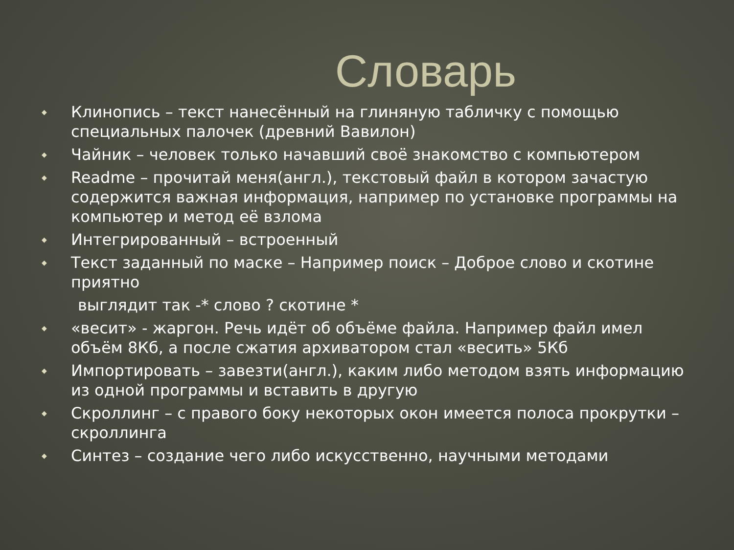Словарь
◆ Клинопись – текст нанесённый на глиняную табличку с помощью специальных палочек (древний Вавилон)
◆ Чайник – человек только начавший своё знакомство с компьютером
◆ Readme – прочитай меня(англ.), текстовый файл в котором зачастую содержится важная информация, например по установке программы на компьютер и метод её взлома
◆ Интегрированный – встроенный
◆ Текст заданный по маске – Например поиск – Доброе слово и скотине приятно
выглядит так -* слово ? скотине *
◆ «весит» - жаргон. Речь идёт об объёме файла. Например файл имел объём 8Кб, а после сжатия архиватором стал «весить» 5Кб
◆ Импортировать – завезти(англ.), каким либо методом взять информацию из одной программы и вставить в другую
◆ Скроллинг – с правого боку некоторых окон имеется полоса прокрутки – скроллинга
◆ Синтез – создание чего либо искусственно, научными методами